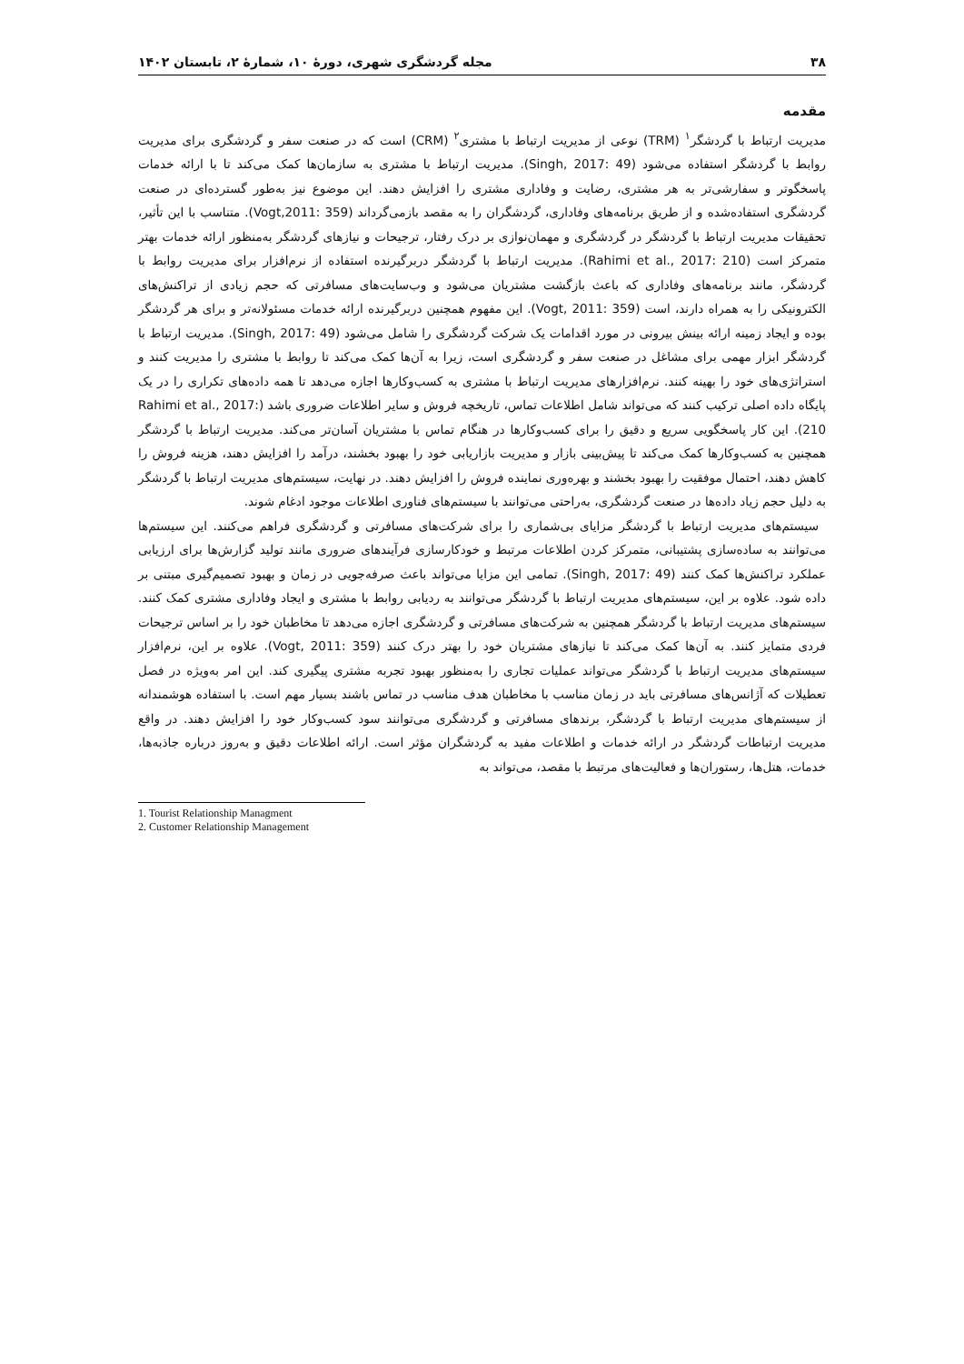۳۸ مجله گردشگری شهری، دورهٔ ۱۰، شمارهٔ ۲، تابستان ۱۴۰۲
مقدمه
مدیریت ارتباط با گردشگر<sup>۱</sup> (TRM) نوعی از مدیریت ارتباط با مشتری<sup>۲</sup> (CRM) است که در صنعت سفر و گردشگری برای مدیریت روابط با گردشگر استفاده می‌شود (Singh, 2017: 49). مدیریت ارتباط با مشتری به سازمان‌ها کمک می‌کند تا با ارائه خدمات پاسخگوتر و سفارشی‌تر به هر مشتری، رضایت و وفاداری مشتری را افزایش دهند. این موضوع نیز به‌طور گسترده‌ای در صنعت گردشگری استفاده‌شده و از طریق برنامه‌های وفاداری، گردشگران را به مقصد بازمی‌گرداند (Vogt,2011: 359). متناسب با این تأثیر، تحقیقات مدیریت ارتباط با گردشگر در گردشگری و مهمان‌نوازی بر درک رفتار، ترجیحات و نیازهای گردشگر به‌منظور ارائه خدمات بهتر متمرکز است (Rahimi et al., 2017: 210). مدیریت ارتباط با گردشگر دربرگیرنده استفاده از نرم‌افزار برای مدیریت روابط با گردشگر، مانند برنامه‌های وفاداری که باعث بازگشت مشتریان می‌شود و وب‌سایت‌های مسافرتی که حجم زیادی از تراکنش‌های الکترونیکی را به همراه دارند، است (Vogt, 2011: 359). این مفهوم همچنین دربرگیرنده ارائه خدمات مسئولانه‌تر و برای هر گردشگر بوده و ایجاد زمینه ارائه بینش بیرونی در مورد اقدامات یک شرکت گردشگری را شامل می‌شود (Singh, 2017: 49). مدیریت ارتباط با گردشگر ابزار مهمی برای مشاغل در صنعت سفر و گردشگری است، زیرا به آن‌ها کمک می‌کند تا روابط با مشتری را مدیریت کنند و استراتژی‌های خود را بهینه کنند. نرم‌افزارهای مدیریت ارتباط با مشتری به کسب‌وکارها اجازه می‌دهد تا همه داده‌های تکراری را در یک پایگاه داده اصلی ترکیب کنند که می‌تواند شامل اطلاعات تماس، تاریخچه فروش و سایر اطلاعات ضروری باشد (Rahimi et al., 2017: 210). این کار پاسخگویی سریع و دقیق را برای کسب‌وکارها در هنگام تماس با مشتریان آسان‌تر می‌کند. مدیریت ارتباط با گردشگر همچنین به کسب‌وکارها کمک می‌کند تا پیش‌بینی بازار و مدیریت بازاریابی خود را بهبود بخشند، درآمد را افزایش دهند، هزینه فروش را کاهش دهند، احتمال موفقیت را بهبود بخشند و بهره‌وری نماینده فروش را افزایش دهند. در نهایت، سیستم‌های مدیریت ارتباط با گردشگر به دلیل حجم زیاد داده‌ها در صنعت گردشگری، به‌راحتی می‌توانند با سیستم‌های فناوری اطلاعات موجود ادغام شوند.
سیستم‌های مدیریت ارتباط با گردشگر مزایای بی‌شماری را برای شرکت‌های مسافرتی و گردشگری فراهم می‌کنند. این سیستم‌ها می‌توانند به ساده‌سازی پشتیبانی، متمرکز کردن اطلاعات مرتبط و خودکارسازی فرآیندهای ضروری مانند تولید گزارش‌ها برای ارزیابی عملکرد تراکنش‌ها کمک کنند (Singh, 2017: 49). تمامی این مزایا می‌تواند باعث صرفه‌جویی در زمان و بهبود تصمیم‌گیری مبتنی بر داده شود. علاوه بر این، سیستم‌های مدیریت ارتباط با گردشگر می‌توانند به ردیابی روابط با مشتری و ایجاد وفاداری مشتری کمک کنند. سیستم‌های مدیریت ارتباط با گردشگر همچنین به شرکت‌های مسافرتی و گردشگری اجازه می‌دهد تا مخاطبان خود را بر اساس ترجیحات فردی متمایز کنند. به آن‌ها کمک می‌کند تا نیازهای مشتریان خود را بهتر درک کنند (Vogt, 2011: 359). علاوه بر این، نرم‌افزار سیستم‌های مدیریت ارتباط با گردشگر می‌تواند عملیات تجاری را به‌منظور بهبود تجربه مشتری پیگیری کند. این امر به‌ویژه در فصل تعطیلات که آژانس‌های مسافرتی باید در زمان مناسب با مخاطبان هدف مناسب در تماس باشند بسیار مهم است. با استفاده هوشمندانه از سیستم‌های مدیریت ارتباط با گردشگر، برندهای مسافرتی و گردشگری می‌توانند سود کسب‌وکار خود را افزایش دهند. در واقع مدیریت ارتباطات گردشگر در ارائه خدمات و اطلاعات مفید به گردشگران مؤثر است. ارائه اطلاعات دقیق و به‌روز درباره جاذبه‌ها، خدمات، هتل‌ها، رستوران‌ها و فعالیت‌های مرتبط با مقصد، می‌تواند به
1. Tourist Relationship Managment
2. Customer Relationship Management